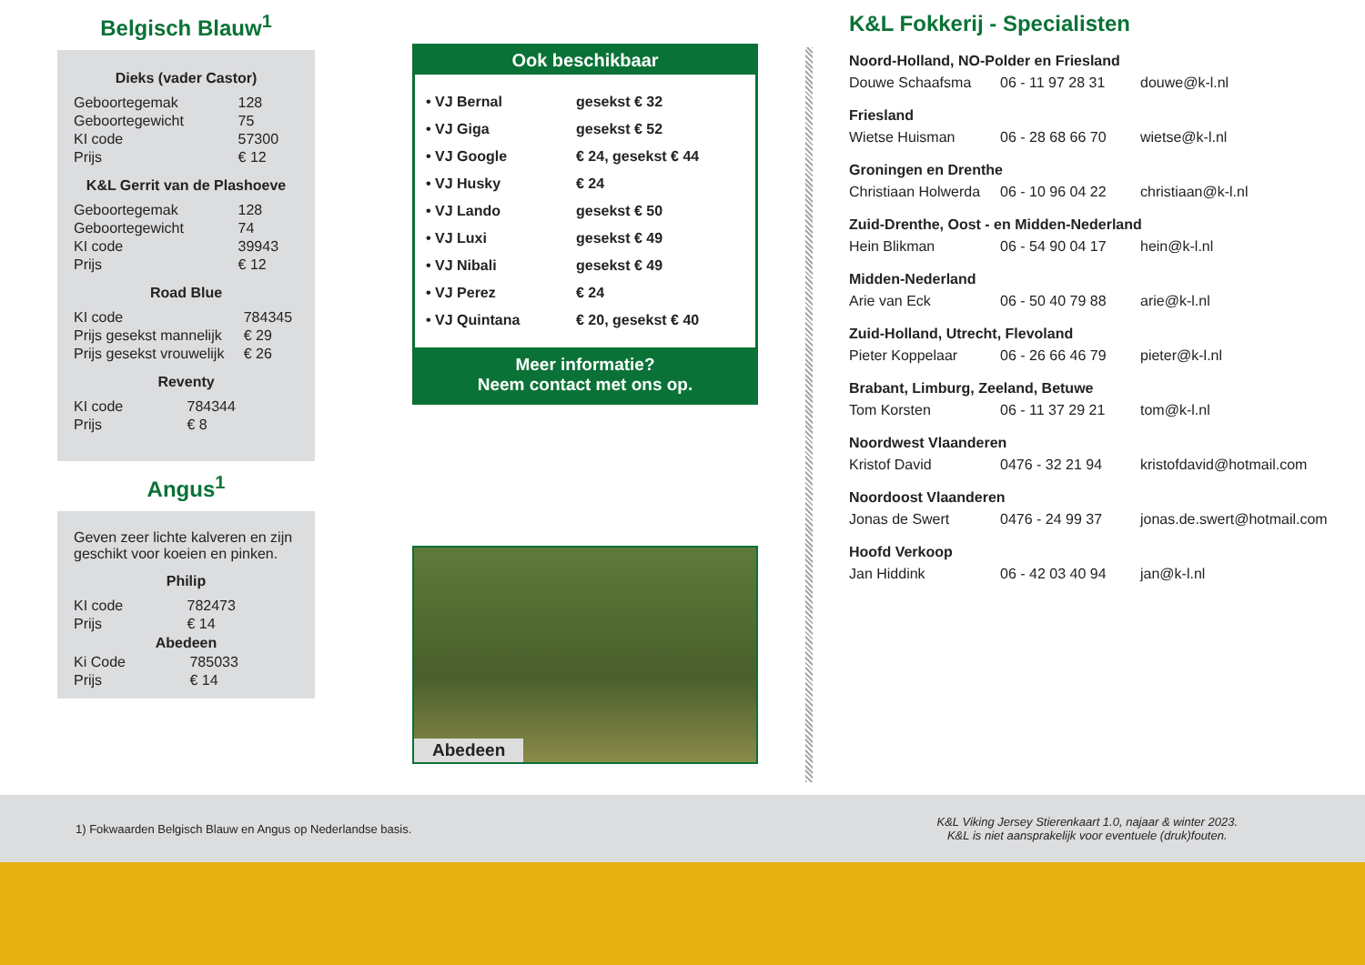Belgisch Blauw<sup>1</sup>
Dieks (vader Castor)
| Geboortegemak | 128 |
| Geboortegewicht | 75 |
| KI code | 57300 |
| Prijs | € 12 |
K&L Gerrit van de Plashoeve
| Geboortegemak | 128 |
| Geboortegewicht | 74 |
| KI code | 39943 |
| Prijs | € 12 |
Road Blue
| KI code | 784345 |
| Prijs gesekst mannelijk | € 29 |
| Prijs gesekst vrouwelijk | € 26 |
Reventy
| KI code | 784344 |
| Prijs | € 8 |
Angus<sup>1</sup>
Geven zeer lichte kalveren en zijn geschikt voor koeien en pinken.
Philip
| KI code | 782473 |
| Prijs | € 14 |
Abedeen
| Ki Code | 785033 |
| Prijs | € 14 |
Ook beschikbaar
| • VJ Bernal | gesekst € 32 |
| • VJ Giga | gesekst € 52 |
| • VJ Google | € 24, gesekst € 44 |
| • VJ Husky | € 24 |
| • VJ Lando | gesekst € 50 |
| • VJ Luxi | gesekst € 49 |
| • VJ Nibali | gesekst € 49 |
| • VJ Perez | € 24 |
| • VJ Quintana | € 20, gesekst € 40 |
Meer informatie?
Neem contact met ons op.
Abedeen
K&L Fokkerij - Specialisten
Noord-Holland, NO-Polder en Friesland
Douwe Schaafsma 06 - 11 97 28 31 douwe@k-l.nl
Friesland
Wietse Huisman 06 - 28 68 66 70 wietse@k-l.nl
Groningen en Drenthe
Christiaan Holwerda 06 - 10 96 04 22 christiaan@k-l.nl
Zuid-Drenthe, Oost - en Midden-Nederland
Hein Blikman 06 - 54 90 04 17 hein@k-l.nl
Midden-Nederland
Arie van Eck 06 - 50 40 79 88 arie@k-l.nl
Zuid-Holland, Utrecht, Flevoland
Pieter Koppelaar 06 - 26 66 46 79 pieter@k-l.nl
Brabant, Limburg, Zeeland, Betuwe
Tom Korsten 06 - 11 37 29 21 tom@k-l.nl
Noordwest Vlaanderen
Kristof David 0476 - 32 21 94 kristofdavid@hotmail.com
Noordoost Vlaanderen
Jonas de Swert 0476 - 24 99 37 jonas.de.swert@hotmail.com
Hoofd Verkoop
Jan Hiddink 06 - 42 03 40 94 jan@k-l.nl
1) Fokwaarden Belgisch Blauw en Angus op Nederlandse basis.
K&L Viking Jersey Stierenkaart 1.0, najaar & winter 2023.
K&L is niet aansprakelijk voor eventuele (druk)fouten.